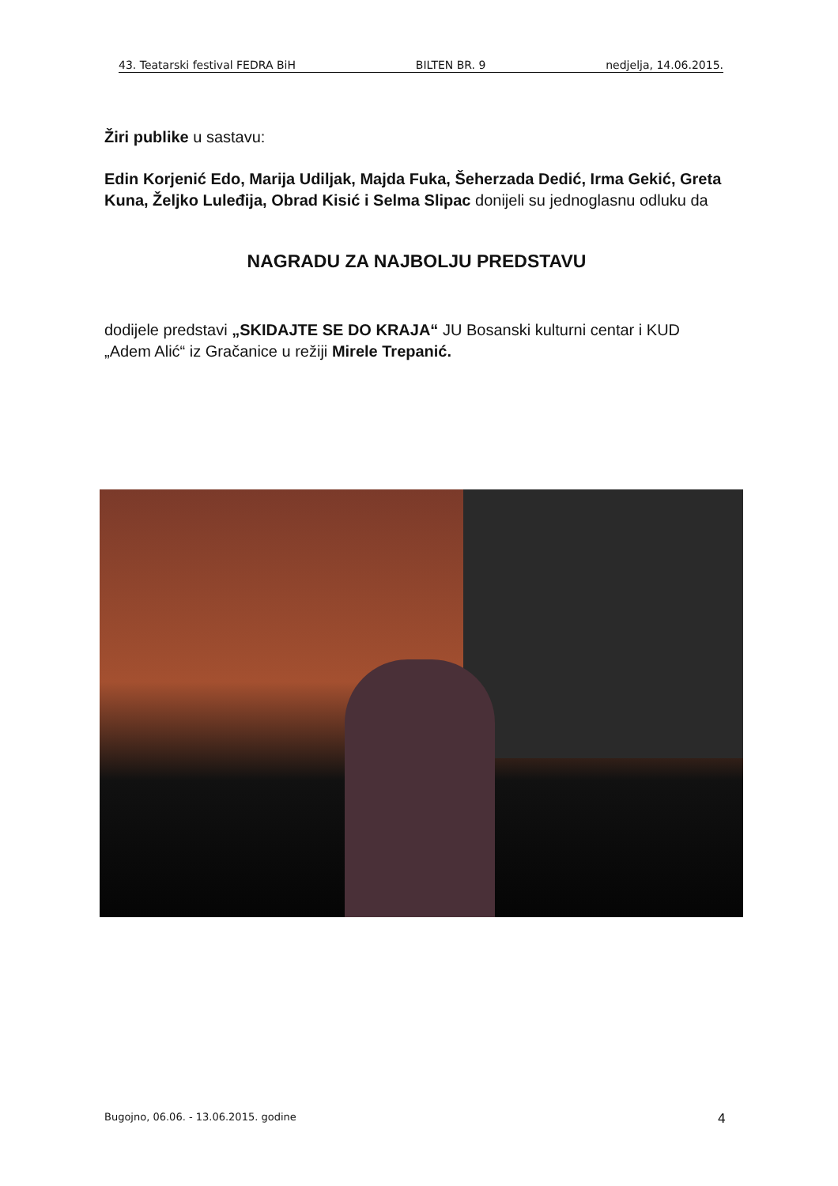43. Teatarski festival FEDRA BiH BILTEN BR. 9 nedjelja, 14.06.2015.
Žiri publike u sastavu:
Edin Korjenić Edo, Marija Udiljak, Majda Fuka, Šeherzada Dedić, Irma Gekić, Greta Kuna, Željko Luleđija, Obrad Kisić i Selma Slipac donijeli su jednoglasnu odluku da
NAGRADU ZA NAJBOLJU PREDSTAVU
dodijele predstavi „SKIDAJTE SE DO KRAJA“ JU Bosanski kulturni centar i KUD „Adem Alić“ iz Gračanice u režiji Mirele Trepanić.
Bugojno, 06.06. - 13.06.2015. godine 4